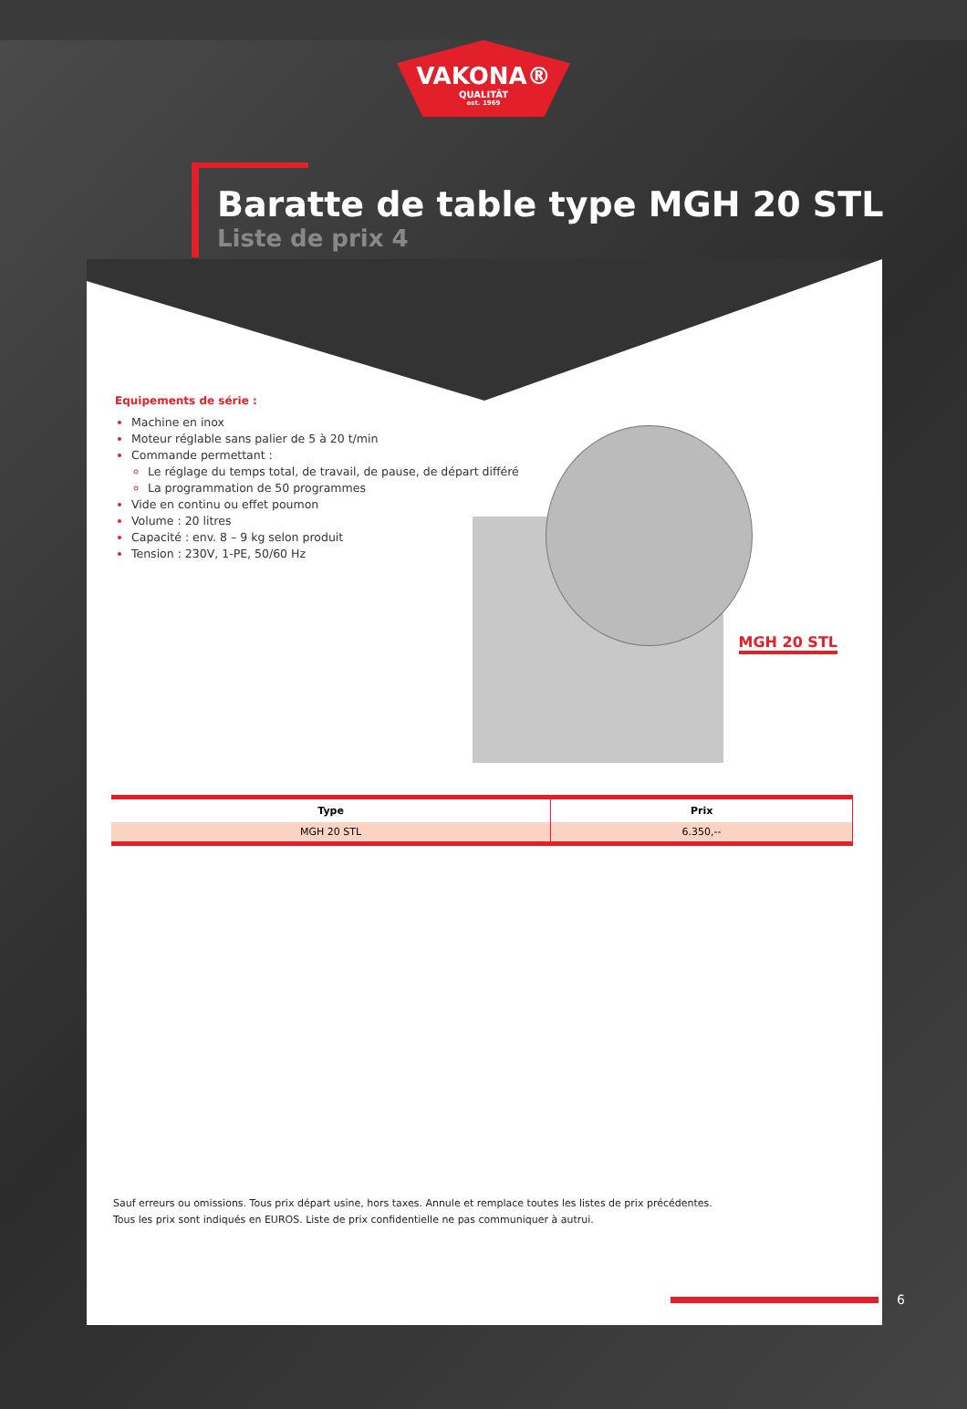VAKONA®
QUALITÄT
est. 1969
Baratte de table type MGH 20 STL
Liste de prix 4
Equipements de série :
Machine en inox
Moteur réglable sans palier de 5 à 20 t/min
Commande permettant :
Le réglage du temps total, de travail, de pause, de départ différé
La programmation de 50 programmes
Vide en continu ou effet poumon
Volume : 20 litres
Capacité : env. 8 – 9 kg selon produit
Tension : 230V, 1-PE, 50/60 Hz
MGH 20 STL
| Type | Prix |
| --- | --- |
| MGH 20 STL | 6.350,-- |
Sauf erreurs ou omissions. Tous prix départ usine, hors taxes. Annule et remplace toutes les listes de prix précédentes.
Tous les prix sont indiqués en EUROS. Liste de prix confidentielle ne pas communiquer à autrui.
6